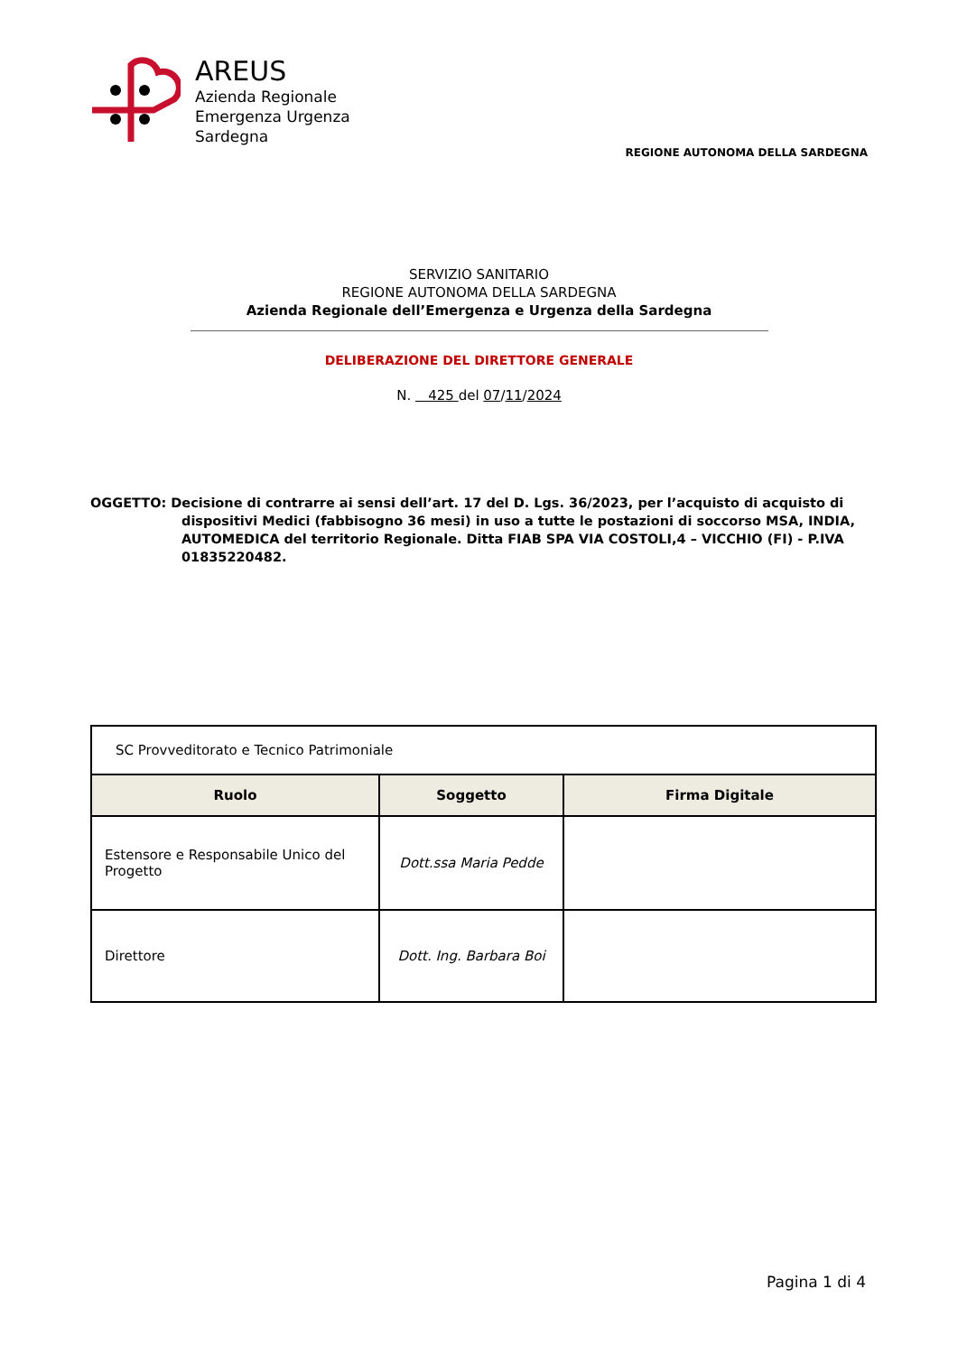AREUS
Azienda Regionale
Emergenza Urgenza
Sardegna
REGIONE AUTONOMA DELLA SARDEGNA
SERVIZIO SANITARIO
REGIONE AUTONOMA DELLA SARDEGNA
Azienda Regionale dell’Emergenza e Urgenza della Sardegna
DELIBERAZIONE DEL DIRETTORE GENERALE
N. 425 del 07/11/2024
OGGETTO: Decisione di contrarre ai sensi dell’art. 17 del D. Lgs. 36/2023, per l’acquisto di acquisto di dispositivi Medici (fabbisogno 36 mesi) in uso a tutte le postazioni di soccorso MSA, INDIA, AUTOMEDICA del territorio Regionale. Ditta FIAB SPA VIA COSTOLI,4 – VICCHIO (FI) - P.IVA 01835220482.
| SC Provveditorato e Tecnico Patrimoniale | | |
| Ruolo | Soggetto | Firma Digitale |
| Estensore e Responsabile Unico del Progetto | Dott.ssa Maria Pedde | |
| Direttore | Dott. Ing. Barbara Boi | |
Pagina 1 di 4